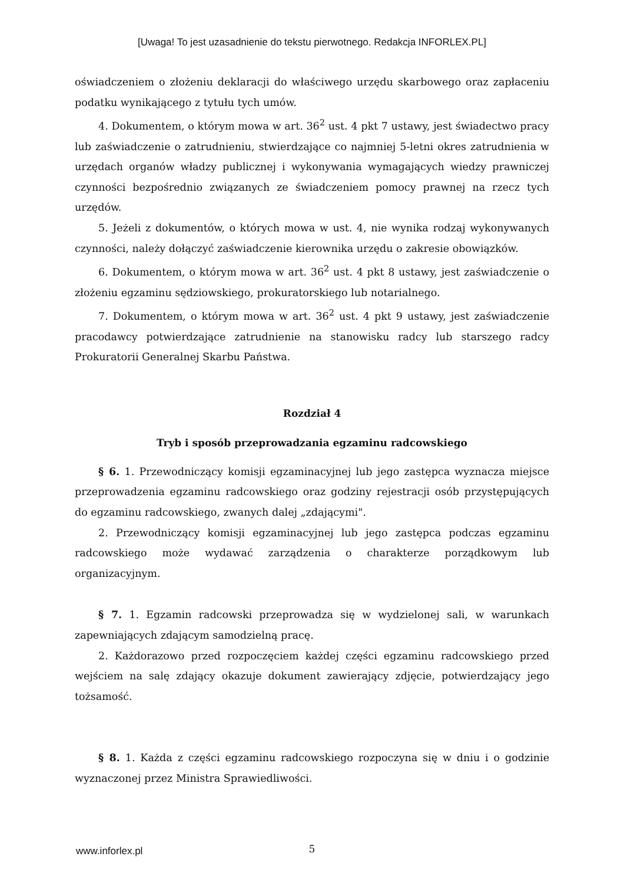[Uwaga! To jest uzasadnienie do tekstu pierwotnego. Redakcja INFORLEX.PL]
oświadczeniem o złożeniu deklaracji do właściwego urzędu skarbowego oraz zapłaceniu podatku wynikającego z tytułu tych umów.
4. Dokumentem, o którym mowa w art. 36<sup>2</sup> ust. 4 pkt 7 ustawy, jest świadectwo pracy lub zaświadczenie o zatrudnieniu, stwierdzające co najmniej 5-letni okres zatrudnienia w urzędach organów władzy publicznej i wykonywania wymagających wiedzy prawniczej czynności bezpośrednio związanych ze świadczeniem pomocy prawnej na rzecz tych urzędów.
5. Jeżeli z dokumentów, o których mowa w ust. 4, nie wynika rodzaj wykonywanych czynności, należy dołączyć zaświadczenie kierownika urzędu o zakresie obowiązków.
6. Dokumentem, o którym mowa w art. 36<sup>2</sup> ust. 4 pkt 8 ustawy, jest zaświadczenie o złożeniu egzaminu sędziowskiego, prokuratorskiego lub notarialnego.
7. Dokumentem, o którym mowa w art. 36<sup>2</sup> ust. 4 pkt 9 ustawy, jest zaświadczenie pracodawcy potwierdzające zatrudnienie na stanowisku radcy lub starszego radcy Prokuratorii Generalnej Skarbu Państwa.
Rozdział 4
Tryb i sposób przeprowadzania egzaminu radcowskiego
§ 6. 1. Przewodniczący komisji egzaminacyjnej lub jego zastępca wyznacza miejsce przeprowadzenia egzaminu radcowskiego oraz godziny rejestracji osób przystępujących do egzaminu radcowskiego, zwanych dalej „zdającymi".
2. Przewodniczący komisji egzaminacyjnej lub jego zastępca podczas egzaminu radcowskiego może wydawać zarządzenia o charakterze porządkowym lub organizacyjnym.
§ 7. 1. Egzamin radcowski przeprowadza się w wydzielonej sali, w warunkach zapewniających zdającym samodzielną pracę.
2. Każdorazowo przed rozpoczęciem każdej części egzaminu radcowskiego przed wejściem na salę zdający okazuje dokument zawierający zdjęcie, potwierdzający jego tożsamość.
§ 8. 1. Każda z części egzaminu radcowskiego rozpoczyna się w dniu i o godzinie wyznaczonej przez Ministra Sprawiedliwości.
www.inforlex.pl
5